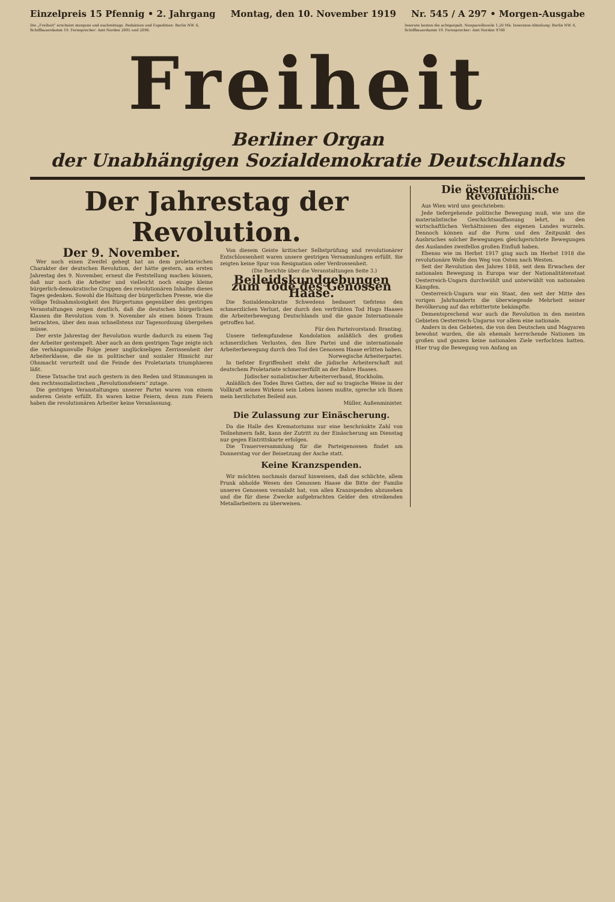Einzelpreis 15 Pfennig • 2. Jahrgang Montag, den 10. November 1919 Nr. 545 / A 297 • Morgen-Ausgabe
Die „Freiheit“ erscheint morgens und nachmittags. Redaktion und Expedition: Berlin NW. 6, Schiffbauerdamm 19. Fernsprecher: Amt Norden 2895 und 2896.
Inserate kosten die achtgespalt. Nonpareillezeile 1,20 Mk. Inseraten-Abteilung: Berlin NW. 6, Schiffbauerdamm 19. Fernsprecher: Amt Norden 9768
Freiheit
Berliner Organ
der Unabhängigen Sozialdemokratie Deutschlands
Der Jahrestag der Revolution.
Der 9. November.
Wer noch einen Zweifel gehegt hat an dem proletarischen Charakter der deutschen Revolution, der hätte gestern, am ersten Jahrestag des 9. November, erneut die Feststellung machen können, daß nur noch die Arbeiter und vielleicht noch einige kleine bürgerlich-demokratische Gruppen des revolutionären Inhaltes dieses Tages gedenken. Sowohl die Haltung der bürgerlichen Presse, wie die völlige Teilnahmslosigkeit des Bürgertums gegenüber den gestrigen Veranstaltungen zeigen deutlich, daß die deutschen bürgerlichen Klassen die Revolution vom 9. November als einen bösen Traum betrachten, über den man schnellstens zur Tagesordnung übergehen müsse.
Der erste Jahrestag der Revolution wurde dadurch zu einem Tag der Arbeiter gestempelt. Aber auch an dem gestrigen Tage zeigte sich die verhängnisvolle Folge jener unglückseligen Zerrissenheit der Arbeiterklasse, die sie in politischer und sozialer Hinsicht zur Ohnmacht verurteilt und die Feinde des Proletariats triumphieren läßt.
Diese Tatsache trat auch gestern in den Reden und Stimmungen in den rechtssozialistischen „Revolutionsfeiern“ zutage.
Die gestrigen Veranstaltungen unserer Partei waren von einem anderen Geiste erfüllt. Es waren keine Feiern, denn zum Feiern haben die revolutionären Arbeiter keine Veranlassung.
Von diesem Geiste kritischer Selbstprüfung und revolutionärer Entschlossenheit waren unsere gestrigen Versammlungen erfüllt. Sie zeigten keine Spur von Resignation oder Verdrossenheit.
(Die Berichte über die Veranstaltungen Seite 3.)
Beileidskundgebungen zum Tode des Genossen Haase.
Die Sozialdemokratie Schwedens bedauert tiefstens den schmerzlichen Verlust, der durch den verfrühten Tod Hugo Haases die Arbeiterbewegung Deutschlands und die ganze Internationale getroffen hat.
Für den Parteivorstand: Branting.
Unsere tiefempfundene Kondolation anläßlich des großen schmerzlichen Verlustes, den Ihre Partei und die internationale Arbeiterbewegung durch den Tod des Genossen Haase erlitten haben.
Norwegische Arbeiterpartei.
In tiefster Ergriffenheit steht die jüdische Arbeiterschaft mit deutschem Proletariate schmerzerfüllt an der Bahre Haases.
Jüdischer sozialistischer Arbeiterverband, Stockholm.
Anläßlich des Todes Ihres Gatten, der auf so tragische Weise in der Vollkraft seines Wirkens sein Leben lassen mußte, spreche ich Ihnen mein herzlichstes Beileid aus.
Müller, Außenminister.
Die Zulassung zur Einäscherung.
Da die Halle des Krematoriums nur eine beschränkte Zahl von Teilnehmern faßt, kann der Zutritt zu der Einäscherung am Dienstag nur gegen Eintrittskarte erfolgen.
Die Trauerversammlung für die Parteigenossen findet am Donnerstag vor der Beisetzung der Asche statt.
Keine Kranzspenden.
Wir möchten nochmals darauf hinweisen, daß das schlichte, allem Prunk abholde Wesen des Genossen Haase die Bitte der Familie unseres Genossen veranlaßt hat, von allen Kranzspenden abzusehen und die für diese Zwecke aufgebrachten Gelder den streikenden Metallarbeitern zu überweisen.
Die österreichische Revolution.
Aus Wien wird uns geschrieben:
Jede tiefergehende politische Bewegung muß, wie uns die materialistische Geschichtsauffassung lehrt, in den wirtschaftlichen Verhältnissen des eigenen Landes wurzeln. Dennoch können auf die Form und den Zeitpunkt des Ausbruches solcher Bewegungen gleichgerichtete Bewegungen des Auslandes zweifellos großen Einfluß haben.
Ebenso wie im Herbst 1917 ging auch im Herbst 1918 die revolutionäre Welle den Weg von Osten nach Westen.
Seit der Revolution des Jahres 1848, seit dem Erwachen der nationalen Bewegung in Europa war der Nationalitätenstaat Oesterreich-Ungarn durchwühlt und unterwühlt von nationalen Kämpfen.
Oesterreich-Ungarn war ein Staat, den seit der Mitte des vorigen Jahrhunderts die überwiegende Mehrheit seiner Bevölkerung auf das erbittertste bekämpfte.
Dementsprechend war auch die Revolution in den meisten Gebieten Oesterreich-Ungarns vor allem eine nationale.
Anders in den Gebieten, die von den Deutschen und Magyaren bewohnt wurden, die als ehemals herrschende Nationen im großen und ganzen keine nationalen Ziele verfochten hatten. Hier trug die Bewegung von Anfang an